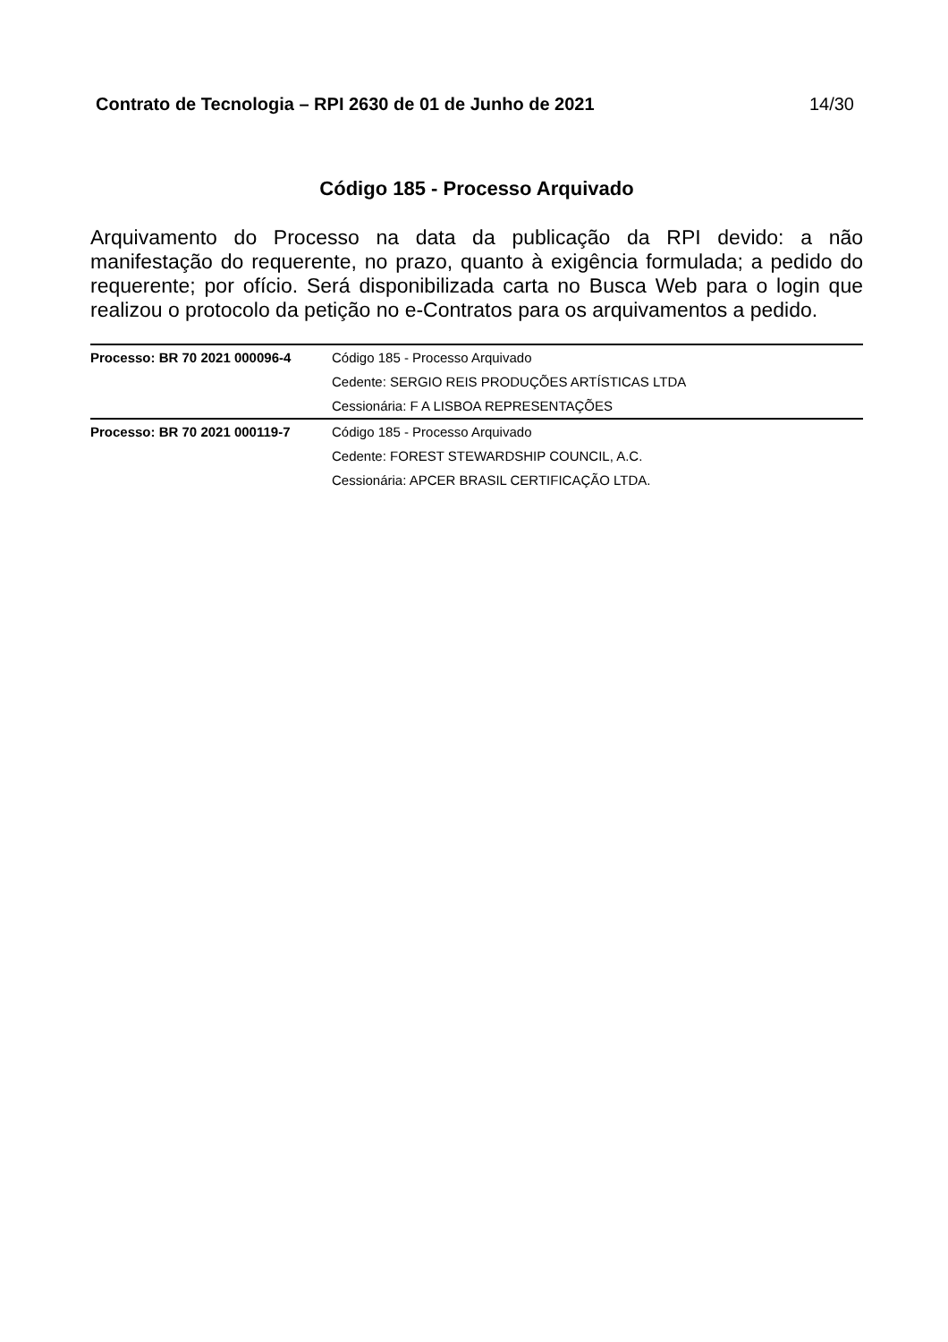Contrato de Tecnologia – RPI 2630 de 01 de Junho de 2021 14/30
Código 185 - Processo Arquivado
Arquivamento do Processo na data da publicação da RPI devido: a não manifestação do requerente, no prazo, quanto à exigência formulada; a pedido do requerente; por ofício. Será disponibilizada carta no Busca Web para o login que realizou o protocolo da petição no e-Contratos para os arquivamentos a pedido.
| Processo: BR 70 2021 000096-4 | Código 185 - Processo Arquivado |
| | Cedente: SERGIO REIS PRODUÇÕES ARTÍSTICAS LTDA |
| | Cessionária: F A LISBOA REPRESENTAÇÕES |
| Processo: BR 70 2021 000119-7 | Código 185 - Processo Arquivado |
| | Cedente: FOREST STEWARDSHIP COUNCIL, A.C. |
| | Cessionária: APCER BRASIL CERTIFICAÇÃO LTDA. |